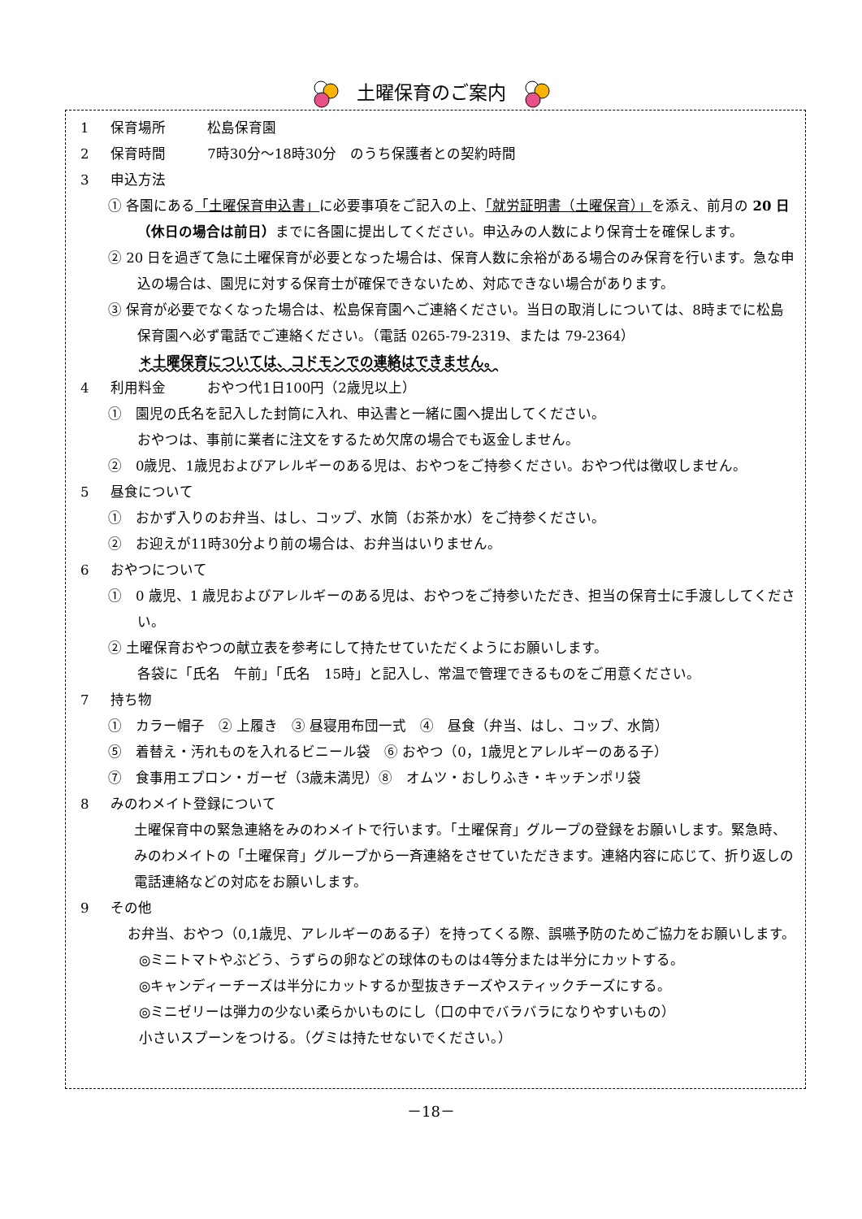土曜保育のご案内
1 保育場所　　　松島保育園
2 保育時間　　　7時30分～18時30分　のうち保護者との契約時間
3 申込方法
① 各園にある「土曜保育申込書」に必要事項をご記入の上、「就労証明書（土曜保育）」を添え、前月の 20 日（休日の場合は前日）までに各園に提出してください。申込みの人数により保育士を確保します。
② 20 日を過ぎて急に土曜保育が必要となった場合は、保育人数に余裕がある場合のみ保育を行います。急な申込の場合は、園児に対する保育士が確保できないため、対応できない場合があります。
③ 保育が必要でなくなった場合は、松島保育園へご連絡ください。当日の取消しについては、8時までに松島保育園へ必ず電話でご連絡ください。（電話 0265-79-2319、または 79-2364）
＊土曜保育については、コドモンでの連絡はできません。
4 利用料金　　　おやつ代1日100円（2歳児以上）
①　園児の氏名を記入した封筒に入れ、申込書と一緒に園へ提出してください。
おやつは、事前に業者に注文をするため欠席の場合でも返金しません。
②　0歳児、1歳児およびアレルギーのある児は、おやつをご持参ください。おやつ代は徴収しません。
5 昼食について
①　おかず入りのお弁当、はし、コップ、水筒（お茶か水）をご持参ください。
②　お迎えが11時30分より前の場合は、お弁当はいりません。
6 おやつについて
①　0 歳児、1 歳児およびアレルギーのある児は、おやつをご持参いただき、担当の保育士に手渡ししてください。
② 土曜保育おやつの献立表を参考にして持たせていただくようにお願いします。
各袋に「氏名　午前」「氏名　15時」と記入し、常温で管理できるものをご用意ください。
7 持ち物
①　カラー帽子　② 上履き　③ 昼寝用布団一式　④　昼食（弁当、はし、コップ、水筒）
⑤　着替え・汚れものを入れるビニール袋　⑥ おやつ（0，1歳児とアレルギーのある子）
⑦　食事用エプロン・ガーゼ（3歳未満児）⑧　オムツ・おしりふき・キッチンポリ袋
8 みのわメイト登録について
土曜保育中の緊急連絡をみのわメイトで行います。「土曜保育」グループの登録をお願いします。緊急時、みのわメイトの「土曜保育」グループから一斉連絡をさせていただきます。連絡内容に応じて、折り返しの電話連絡などの対応をお願いします。
9 その他
お弁当、おやつ（0,1歳児、アレルギーのある子）を持ってくる際、誤嚥予防のためご協力をお願いします。
◎ミニトマトやぶどう、うずらの卵などの球体のものは4等分または半分にカットする。
◎キャンディーチーズは半分にカットするか型抜きチーズやスティックチーズにする。
◎ミニゼリーは弾力の少ない柔らかいものにし（口の中でバラバラになりやすいもの）
小さいスプーンをつける。（グミは持たせないでください。）
－18－